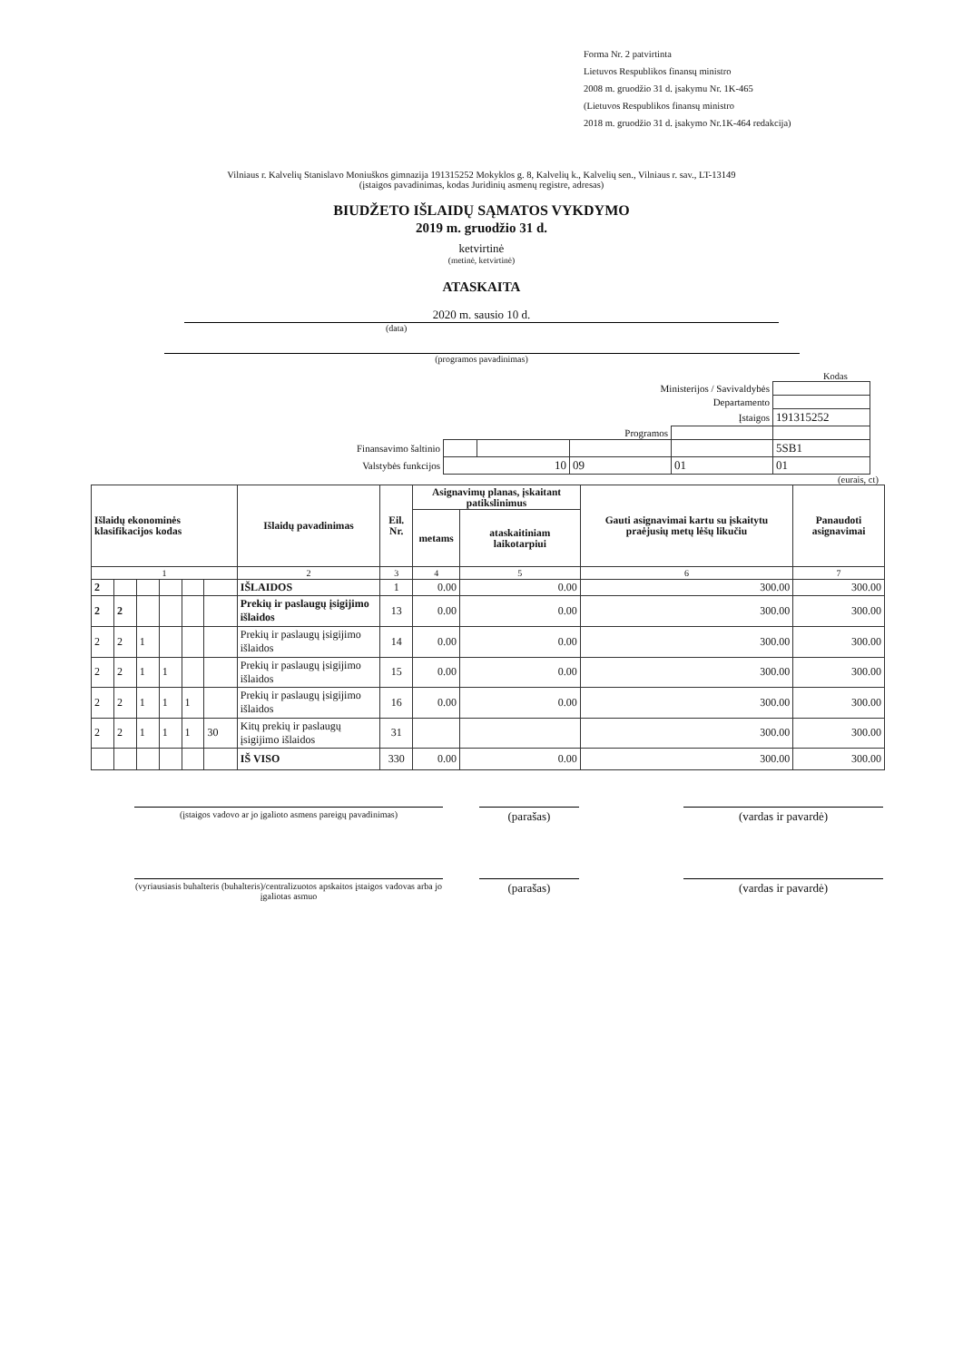Forma Nr. 2 patvirtinta
Lietuvos Respublikos finansų ministro
2008 m. gruodžio 31 d. įsakymu Nr. 1K-465
(Lietuvos Respublikos finansų ministro
2018 m. gruodžio 31 d. įsakymo Nr.1K-464 redakcija)
Vilniaus r. Kalvelių Stanislavo Moniuškos gimnazija 191315252 Mokyklos g. 8, Kalvelių k., Kalvelių sen., Vilniaus r. sav., LT-13149
(įstaigos pavadinimas, kodas Juridinių asmenų registre, adresas)
BIUDŽETO IŠLAIDŲ SĄMATOS VYKDYMO
2019 m. gruodžio 31 d.
ketvirtinė
(metinė, ketvirtinė)
ATASKAITA
2020 m. sausio 10 d.
(data)
(programos pavadinimas)
Kodas
| Ministerijos / Savivaldybės | | | | | |
| Departamento | | | | | |
| Įstaigos | | | | | 191315252 |
| Programos | | | | | |
| Finansavimo šaltinio | | | | | 5SB1 |
| Valstybės funkcijos | 10 | | 09 | 01 | 01 |
(eurais, ct)
| Išlaidų ekonominės klasifikacijos kodas | | | | | | Išlaidų pavadinimas | Eil. Nr. | Asignavimų planas, įskaitant patikslinimus | | Gauti asignavimai kartu su įskaitytu praėjusių metų lėšų likučiu | Panaudoti asignavimai |
| --- | --- | --- | --- | --- | --- | --- | --- | --- | --- | --- | --- |
| | | | | | | | | metams | ataskaitiniam laikotarpiui | | |
| 1 | | | | | | 2 | 3 | 4 | 5 | 6 | 7 |
| 2 | | | | | | IŠLAIDOS | 1 | 0.00 | 0.00 | 300.00 | 300.00 |
| 2 | 2 | | | | | Prekių ir paslaugų įsigijimo išlaidos | 13 | 0.00 | 0.00 | 300.00 | 300.00 |
| 2 | 2 | 1 | | | | Prekių ir paslaugų įsigijimo išlaidos | 14 | 0.00 | 0.00 | 300.00 | 300.00 |
| 2 | 2 | 1 | 1 | | | Prekių ir paslaugų įsigijimo išlaidos | 15 | 0.00 | 0.00 | 300.00 | 300.00 |
| 2 | 2 | 1 | 1 | 1 | | Prekių ir paslaugų įsigijimo išlaidos | 16 | 0.00 | 0.00 | 300.00 | 300.00 |
| 2 | 2 | 1 | 1 | 1 | 30 | Kitų prekių ir paslaugų įsigijimo išlaidos | 31 | | | 300.00 | 300.00 |
| | | | | | | IŠ VISO | 330 | 0.00 | 0.00 | 300.00 | 300.00 |
(įstaigos vadovo ar jo įgalioto asmens pareigų pavadinimas)
(parašas) (vardas ir pavardė)
(vyriausiasis buhalteris (buhalteris)/centralizuotos apskaitos įstaigos vadovas arba jo įgaliotas asmuo
(parašas) (vardas ir pavardė)